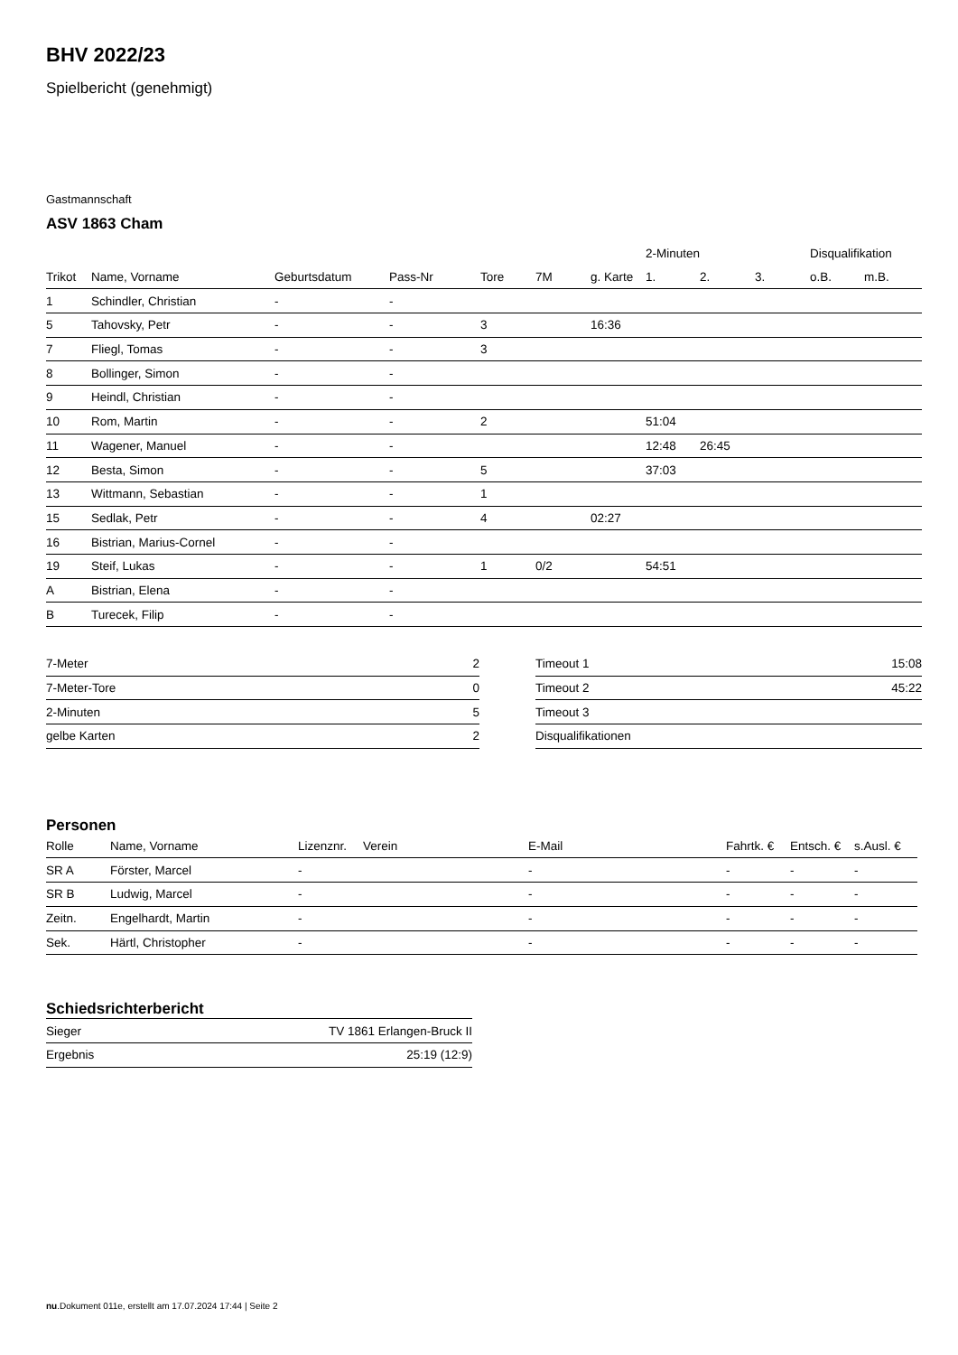BHV 2022/23
Spielbericht (genehmigt)
Gastmannschaft
ASV 1863 Cham
| | | | | | | | 2-Minuten | | | Disqualifikation | |
| --- | --- | --- | --- | --- | --- | --- | --- | --- | --- | --- | --- |
| Trikot | Name, Vorname | Geburtsdatum | Pass-Nr | Tore | 7M | g. Karte | 1. | 2. | 3. | o.B. | m.B. |
| 1 | Schindler, Christian | - | - | | | | | | | | |
| 5 | Tahovsky, Petr | - | - | 3 | | 16:36 | | | | | |
| 7 | Fliegl, Tomas | - | - | 3 | | | | | | | |
| 8 | Bollinger, Simon | - | - | | | | | | | | |
| 9 | Heindl, Christian | - | - | | | | | | | | |
| 10 | Rom, Martin | - | - | 2 | | | 51:04 | | | | |
| 11 | Wagener, Manuel | - | - | | | | 12:48 | 26:45 | | | |
| 12 | Besta, Simon | - | - | 5 | | | 37:03 | | | | |
| 13 | Wittmann, Sebastian | - | - | 1 | | | | | | | |
| 15 | Sedlak, Petr | - | - | 4 | | 02:27 | | | | | |
| 16 | Bistrian, Marius-Cornel | - | - | | | | | | | | |
| 19 | Steif, Lukas | - | - | 1 | 0/2 | | 54:51 | | | | |
| A | Bistrian, Elena | - | - | | | | | | | | |
| B | Turecek, Filip | - | - | | | | | | | | |
| 7-Meter | 2 |
| 7-Meter-Tore | 0 |
| 2-Minuten | 5 |
| gelbe Karten | 2 |
| Timeout 1 | 15:08 |
| Timeout 2 | 45:22 |
| Timeout 3 | |
| Disqualifikationen | |
Personen
| Rolle | Name, Vorname | Lizenznr. | Verein | E-Mail | Fahrtk. € | Entsch. € | s.Ausl. € |
| --- | --- | --- | --- | --- | --- | --- | --- |
| SR A | Förster, Marcel | - | | - | - | - | - |
| SR B | Ludwig, Marcel | - | | - | - | - | - |
| Zeitn. | Engelhardt, Martin | - | | - | - | - | - |
| Sek. | Härtl, Christopher | - | | - | - | - | - |
Schiedsrichterbericht
| Sieger | TV 1861 Erlangen-Bruck II |
| Ergebnis | 25:19 (12:9) |
nu.Dokument 011e, erstellt am 17.07.2024 17:44 | Seite 2